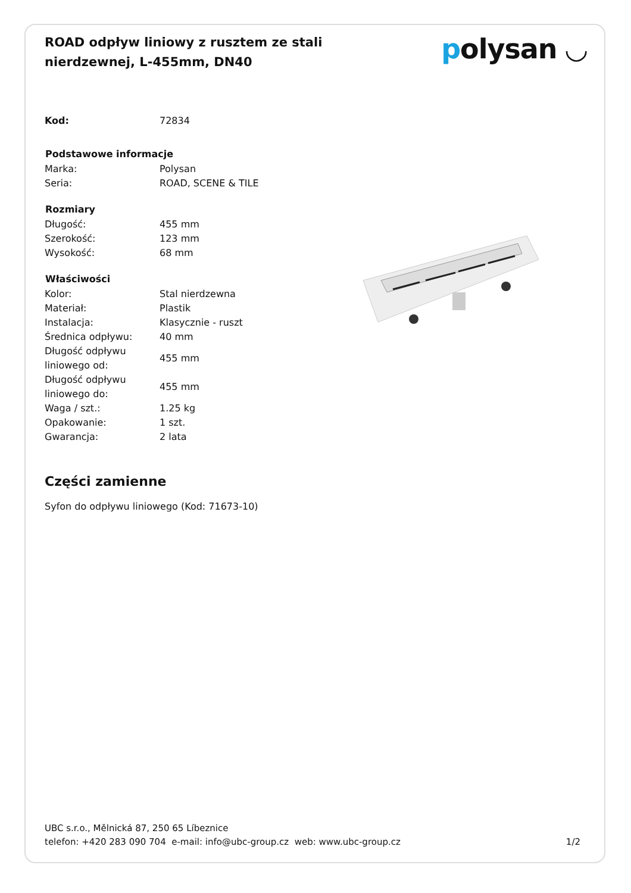ROAD odpływ liniowy z rusztem ze stali nierdzewnej, L-455mm, DN40
polysan ◡
| Kod: | 72834 |
| Podstawowe informacje | |
| Marka: | Polysan |
| Seria: | ROAD, SCENE & TILE |
| Rozmiary | |
| Długość: | 455 mm |
| Szerokość: | 123 mm |
| Wysokość: | 68 mm |
| Właściwości | |
| Kolor: | Stal nierdzewna |
| Materiał: | Plastik |
| Instalacja: | Klasycznie - ruszt |
| Średnica odpływu: | 40 mm |
| Długość odpływu liniowego od: | 455 mm |
| Długość odpływu liniowego do: | 455 mm |
| Waga / szt.: | 1.25 kg |
| Opakowanie: | 1 szt. |
| Gwarancja: | 2 lata |
Części zamienne
Syfon do odpływu liniowego (Kod: 71673-10)
UBC s.r.o., Mělnická 87, 250 65 Líbeznice
telefon: +420 283 090 704 e-mail: info@ubc-group.cz web: www.ubc-group.cz 1/2